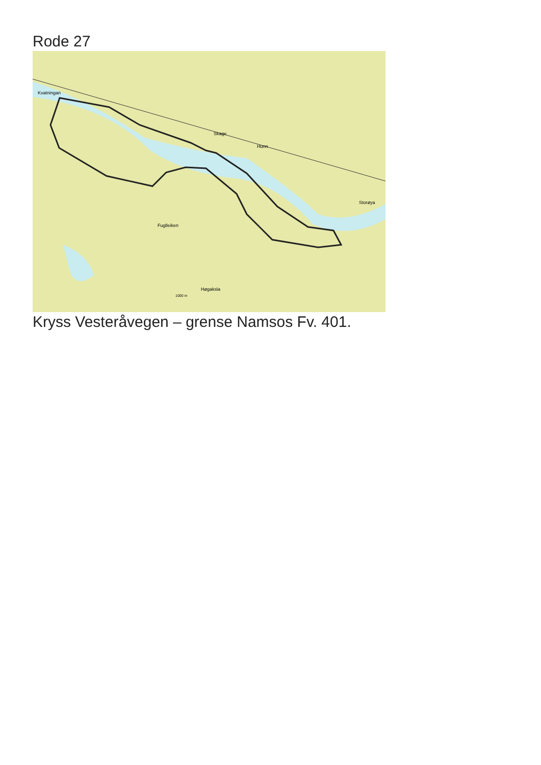Rode 27
Kvatningan
Skage
Hunn
Storøya
Fuglleiken
Høgaksla
1000 m
Kryss Vesteråvegen – grense Namsos Fv. 401.